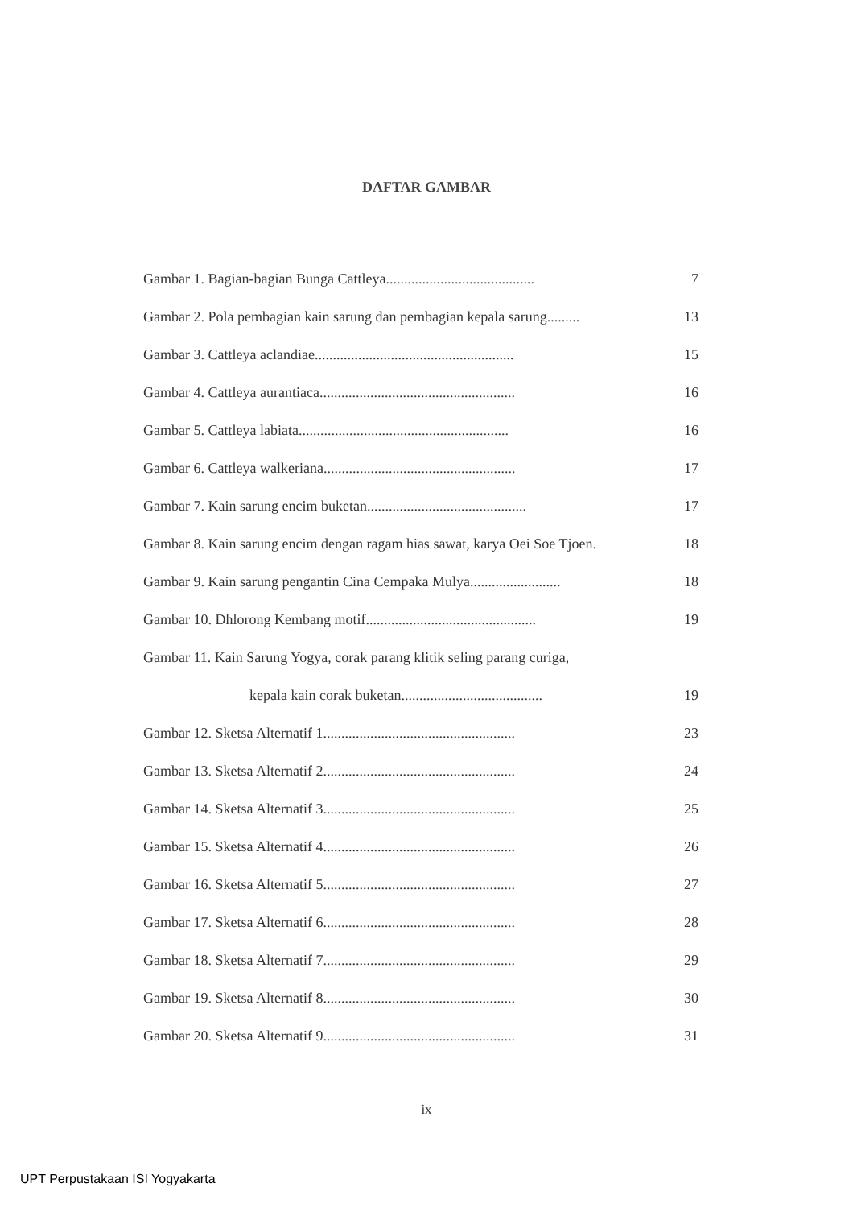DAFTAR GAMBAR
Gambar 1. Bagian-bagian Bunga Cattleya......................................... 7
Gambar 2. Pola pembagian kain sarung dan pembagian kepala sarung......... 13
Gambar 3. Cattleya aclandiae....................................................... 15
Gambar 4. Cattleya aurantiaca...................................................... 16
Gambar 5. Cattleya labiata.......................................................... 16
Gambar 6. Cattleya walkeriana..................................................... 17
Gambar 7. Kain sarung encim buketan............................................ 17
Gambar 8. Kain sarung encim dengan ragam hias sawat, karya Oei Soe Tjoen. 18
Gambar 9. Kain sarung pengantin Cina Cempaka Mulya......................... 18
Gambar 10. Dhlorong Kembang motif............................................... 19
Gambar 11. Kain Sarung Yogya, corak parang klitik seling parang curiga,
kepala kain corak buketan....................................... 19
Gambar 12. Sketsa Alternatif 1..................................................... 23
Gambar 13. Sketsa Alternatif 2..................................................... 24
Gambar 14. Sketsa Alternatif 3..................................................... 25
Gambar 15. Sketsa Alternatif 4..................................................... 26
Gambar 16. Sketsa Alternatif 5..................................................... 27
Gambar 17. Sketsa Alternatif 6..................................................... 28
Gambar 18. Sketsa Alternatif 7..................................................... 29
Gambar 19. Sketsa Alternatif 8..................................................... 30
Gambar 20. Sketsa Alternatif 9..................................................... 31
ix
UPT Perpustakaan ISI Yogyakarta